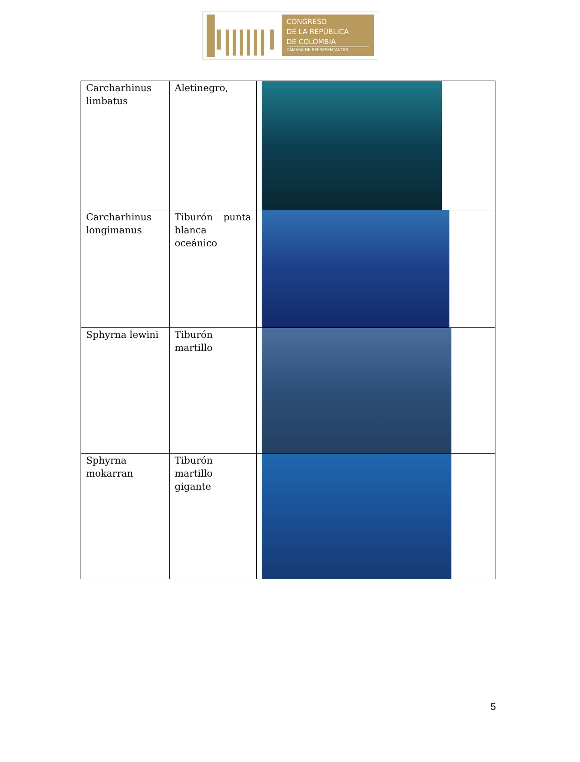CONGRESO
DE LA REPÚBLICA
DE COLOMBIA
CÁMARA DE REPRESENTANTES
| Carcharhinus limbatus | Aletinegro, | |
| Carcharhinus longimanus | Tiburón punta blanca oceánico | |
| Sphyrna lewini | Tiburón martillo | |
| Sphyrna mokarran | Tiburón martillo gigante | |
5